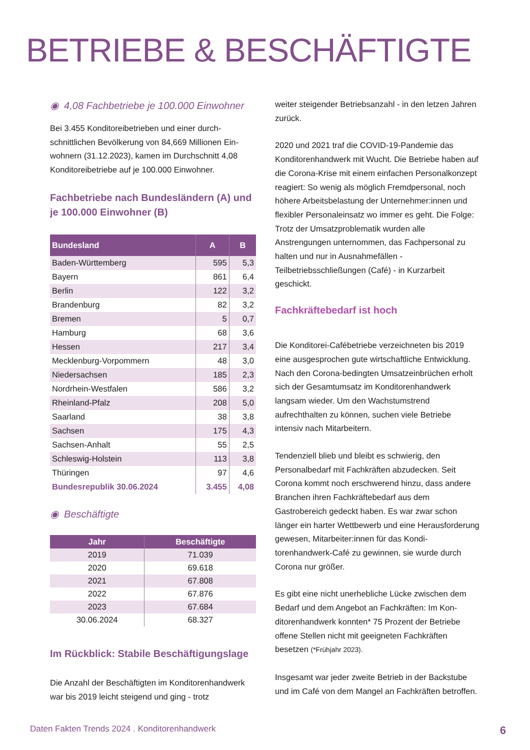BETRIEBE & BESCHÄFTIGTE
◉ 4,08 Fachbetriebe je 100.000 Einwohner
Bei 3.455 Konditoreibetrieben und einer durch­schnittlichen Bevölkerung von 84,669 Millionen Ein­wohnern (31.12.2023), kamen im Durchschnitt 4,08 Konditoreibetriebe auf je 100.000 Einwohner.
Fachbetriebe nach Bundesländern (A) und je 100.000 Einwohner (B)
| Bundesland | A | B |
| --- | --- | --- |
| Baden-Württemberg | 595 | 5,3 |
| Bayern | 861 | 6,4 |
| Berlin | 122 | 3,2 |
| Brandenburg | 82 | 3,2 |
| Bremen | 5 | 0,7 |
| Hamburg | 68 | 3,6 |
| Hessen | 217 | 3,4 |
| Mecklenburg-Vorpommern | 48 | 3,0 |
| Niedersachsen | 185 | 2,3 |
| Nordrhein-Westfalen | 586 | 3,2 |
| Rheinland-Pfalz | 208 | 5,0 |
| Saarland | 38 | 3,8 |
| Sachsen | 175 | 4,3 |
| Sachsen-Anhalt | 55 | 2,5 |
| Schleswig-Holstein | 113 | 3,8 |
| Thüringen | 97 | 4,6 |
| Bundesrepublik 30.06.2024 | 3.455 | 4,08 |
◉ Beschäftigte
| Jahr | Beschäftigte |
| --- | --- |
| 2019 | 71.039 |
| 2020 | 69.618 |
| 2021 | 67.808 |
| 2022 | 67.876 |
| 2023 | 67.684 |
| 30.06.2024 | 68.327 |
Im Rückblick: Stabile Beschäftigungslage
Die Anzahl der Beschäftigten im Konditorenhand­werk war bis 2019 leicht steigend und ging - trotz
weiter steigender Betriebsanzahl - in den letzen Jahren zurück.
2020 und 2021 traf die COVID-19-Pandemie das Konditorenhandwerk mit Wucht. Die Betriebe haben auf die Corona-Krise mit einem einfachen Personalkonzept reagiert: So wenig als möglich Fremdpersonal, noch höhere Arbeitsbelastung der Unternehmer:innen und flexibler Personaleinsatz wo immer es geht. Die Folge: Trotz der Umsatzpro­blematik wurden alle Anstrengungen unternom­men, das Fachpersonal zu halten und nur in Ausnahmefällen - Teilbetriebsschließungen (Café) - in Kurzarbeit geschickt.
Fachkräftebedarf ist hoch
Die Konditorei-Cafébetriebe verzeichneten bis 2019 eine ausgesprochen gute wirtschaftliche Entwicklung. Nach den Corona-bedingten Umsatz­einbrüchen erholt sich der Gesamtumsatz im Kon­ditorenhandwerk langsam wieder. Um den Wachs­tumstrend aufrechthalten zu können, suchen viele Betriebe intensiv nach Mitarbeitern.
Tendenziell blieb und bleibt es schwierig, den Personalbedarf mit Fachkräften abzudecken. Seit Corona kommt noch erschwerend hinzu, dass andere Branchen ihren Fachkräftebedarf aus dem Gastrobereich gedeckt haben. Es war zwar schon länger ein harter Wettbewerb und eine Herausfor­derung gewesen, Mitarbeiter:innen für das Kondi­torenhandwerk-Café zu gewinnen, sie wurde durch Corona nur größer.
Es gibt eine nicht unerhebliche Lücke zwischen dem Bedarf und dem Angebot an Fachkräften: Im Kon­ditorenhandwerk konnten* 75 Prozent der Betriebe offene Stellen nicht mit geeigneten Fachkräften besetzen (*Frühjahr 2023).
Insgesamt war jeder zweite Betrieb in der Back­stube und im Café von dem Mangel an Fachkräften betroffen.
Daten Fakten Trends 2024 . Konditorenhandwerk 6